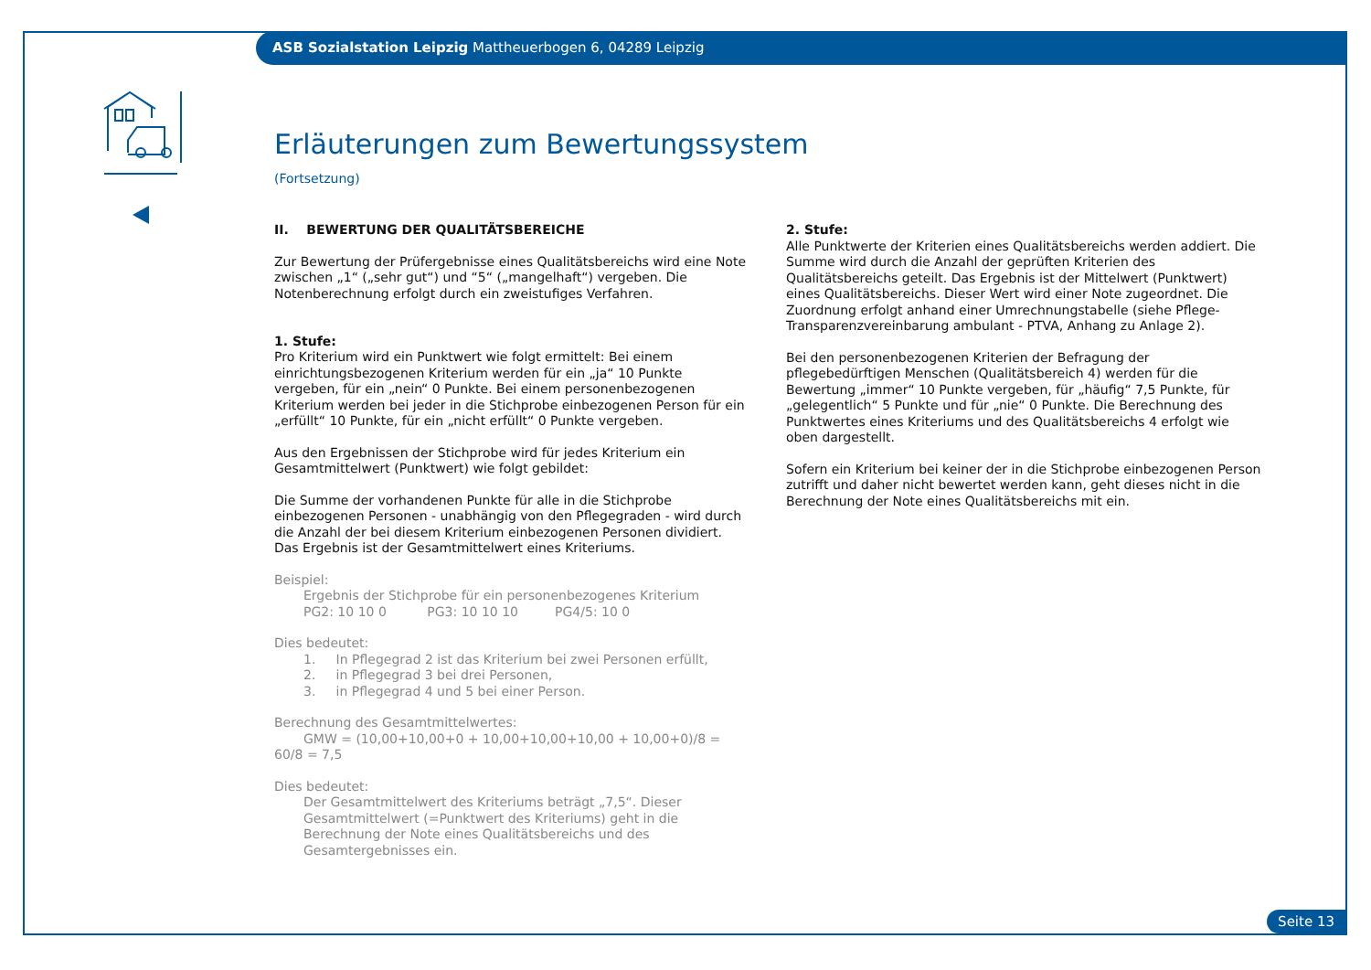ASB Sozialstation Leipzig Mattheuerbogen 6, 04289 Leipzig
Erläuterungen zum Bewertungssystem
(Fortsetzung)
II. BEWERTUNG DER QUALITÄTSBEREICHE
Zur Bewertung der Prüfergebnisse eines Qualitätsbereichs wird eine Note zwischen „1“ („sehr gut“) und “5“ („mangelhaft“) vergeben. Die Notenberechnung erfolgt durch ein zweistufiges Verfahren.
1. Stufe:
Pro Kriterium wird ein Punktwert wie folgt ermittelt: Bei einem einrichtungsbezogenen Kriterium werden für ein „ja“ 10 Punkte vergeben, für ein „nein“ 0 Punkte. Bei einem personenbezogenen Kriterium werden bei jeder in die Stichprobe einbezogenen Person für ein „erfüllt“ 10 Punkte, für ein „nicht erfüllt“ 0 Punkte vergeben.
Aus den Ergebnissen der Stichprobe wird für jedes Kriterium ein Gesamtmittelwert (Punktwert) wie folgt gebildet:
Die Summe der vorhandenen Punkte für alle in die Stichprobe einbezogenen Personen - unabhängig von den Pflegegraden - wird durch die Anzahl der bei diesem Kriterium einbezogenen Personen dividiert. Das Ergebnis ist der Gesamtmittelwert eines Kriteriums.
Beispiel:
Ergebnis der Stichprobe für ein personenbezogenes Kriterium
PG2: 10 10 0 PG3: 10 10 10 PG4/5: 10 0
Dies bedeutet:
1. In Pflegegrad 2 ist das Kriterium bei zwei Personen erfüllt,
2. in Pflegegrad 3 bei drei Personen,
3. in Pflegegrad 4 und 5 bei einer Person.
Berechnung des Gesamtmittelwertes:
GMW = (10,00+10,00+0 + 10,00+10,00+10,00 + 10,00+0)/8 = 60/8 = 7,5
Dies bedeutet:
Der Gesamtmittelwert des Kriteriums beträgt „7,5“. Dieser Gesamtmittelwert (=Punktwert des Kriteriums) geht in die Berechnung der Note eines Qualitätsbereichs und des Gesamtergebnisses ein.
2. Stufe:
Alle Punktwerte der Kriterien eines Qualitätsbereichs werden addiert. Die Summe wird durch die Anzahl der geprüften Kriterien des Qualitätsbereichs geteilt. Das Ergebnis ist der Mittelwert (Punktwert) eines Qualitätsbereichs. Dieser Wert wird einer Note zugeordnet. Die Zuordnung erfolgt anhand einer Umrechnungstabelle (siehe Pflege-Transparenzvereinbarung ambulant - PTVA, Anhang zu Anlage 2).
Bei den personenbezogenen Kriterien der Befragung der pflegebedürftigen Menschen (Qualitätsbereich 4) werden für die Bewertung „immer“ 10 Punkte vergeben, für „häufig“ 7,5 Punkte, für „gelegentlich“ 5 Punkte und für „nie“ 0 Punkte. Die Berechnung des Punktwertes eines Kriteriums und des Qualitätsbereichs 4 erfolgt wie oben dargestellt.
Sofern ein Kriterium bei keiner der in die Stichprobe einbezogenen Person zutrifft und daher nicht bewertet werden kann, geht dieses nicht in die Berechnung der Note eines Qualitätsbereichs mit ein.
Seite 13